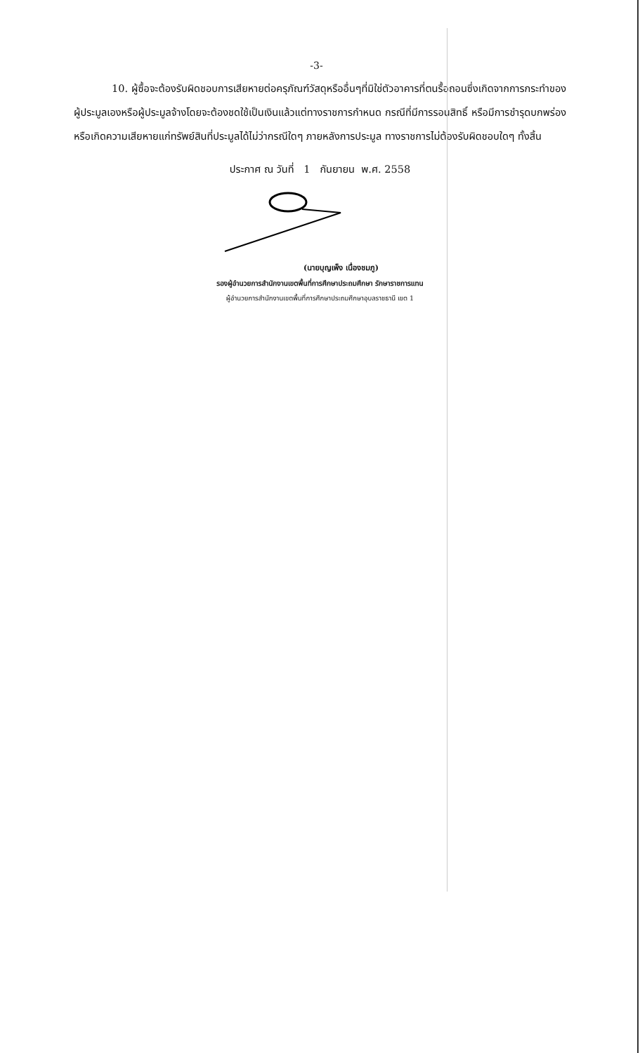-3-
10. ผู้ซื้อจะต้องรับผิดชอบการเสียหายต่อครุภัณฑ์วัสดุหรืออื่นๆที่มิใช่ตัวอาคารที่ตนรื้อถอนซึ่งเกิดจากการกระทำของผู้ประมูลเองหรือผู้ประมูลจ้างโดยจะต้องชดใช้เป็นเงินแล้วแต่ทางราชการกำหนด กรณีที่มีการรอนสิทธิ์ หรือมีการชำรุดบกพร่องหรือเกิดความเสียหายแก่ทรัพย์สินที่ประมูลได้ไม่ว่ากรณีใดๆ ภายหลังการประมูล ทางราชการไม่ต้องรับผิดชอบใดๆ ทั้งสิ้น
ประกาศ ณ วันที่ 1 กันยายน พ.ศ. 2558
(นายบุญเพ็ง เนื่องชมภู)
รองผู้อำนวยการสำนักงานเขตพื้นที่การศึกษาประถมศึกษา รักษาราชการแทน
ผู้อำนวยการสำนักงานเขตพื้นที่การศึกษาประถมศึกษาอุบลราชธานี เขต 1